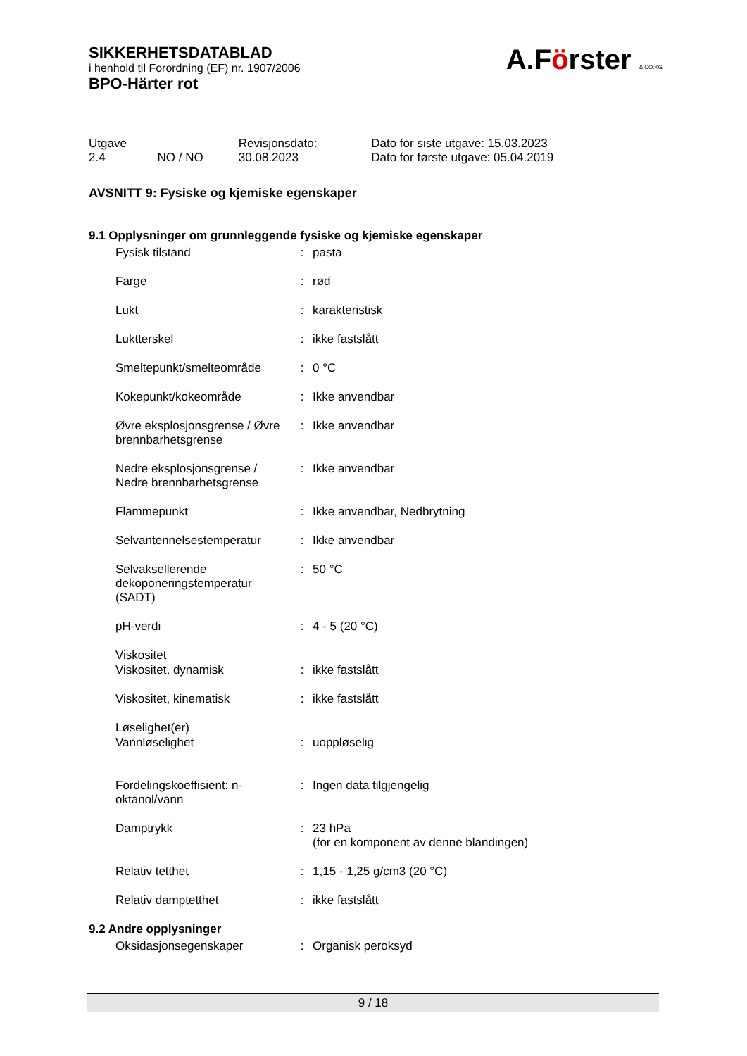A.Förster & CO.KG
SIKKERHETSDATABLAD
i henhold til Forordning (EF) nr. 1907/2006
BPO-Härter rot
| Utgave 2.4 | NO / NO | Revisjonsdato: 30.08.2023 | Dato for siste utgave: 15.03.2023 Dato for første utgave: 05.04.2019 |
AVSNITT 9: Fysiske og kjemiske egenskaper
9.1 Opplysninger om grunnleggende fysiske og kjemiske egenskaper
| Fysisk tilstand | : | pasta |
| Farge | : | rød |
| Lukt | : | karakteristisk |
| Luktterskel | : | ikke fastslått |
| Smeltepunkt/smelteområde | : | 0 °C |
| Kokepunkt/kokeområde | : | Ikke anvendbar |
| Øvre eksplosjonsgrense / Øvre brennbarhetsgrense | : | Ikke anvendbar |
| Nedre eksplosjonsgrense / Nedre brennbarhetsgrense | : | Ikke anvendbar |
| Flammepunkt | : | Ikke anvendbar, Nedbrytning |
| Selvantennelsestemperatur | : | Ikke anvendbar |
| Selvaksellerende dekoponeringstemperatur (SADT) | : | 50 °C |
| pH-verdi | : | 4 - 5 (20 °C) |
| Viskositet | | |
| Viskositet, dynamisk | : | ikke fastslått |
| Viskositet, kinematisk | : | ikke fastslått |
| Løselighet(er) | | |
| Vannløselighet | : | uoppløselig |
| Fordelingskoeffisient: n-oktanol/vann | : | Ingen data tilgjengelig |
| Damptrykk | : | 23 hPa (for en komponent av denne blandingen) |
| Relativ tetthet | : | 1,15 - 1,25 g/cm3 (20 °C) |
| Relativ damptetthet | : | ikke fastslått |
9.2 Andre opplysninger
| Oksidasjonsegenskaper | : | Organisk peroksyd |
9 / 18